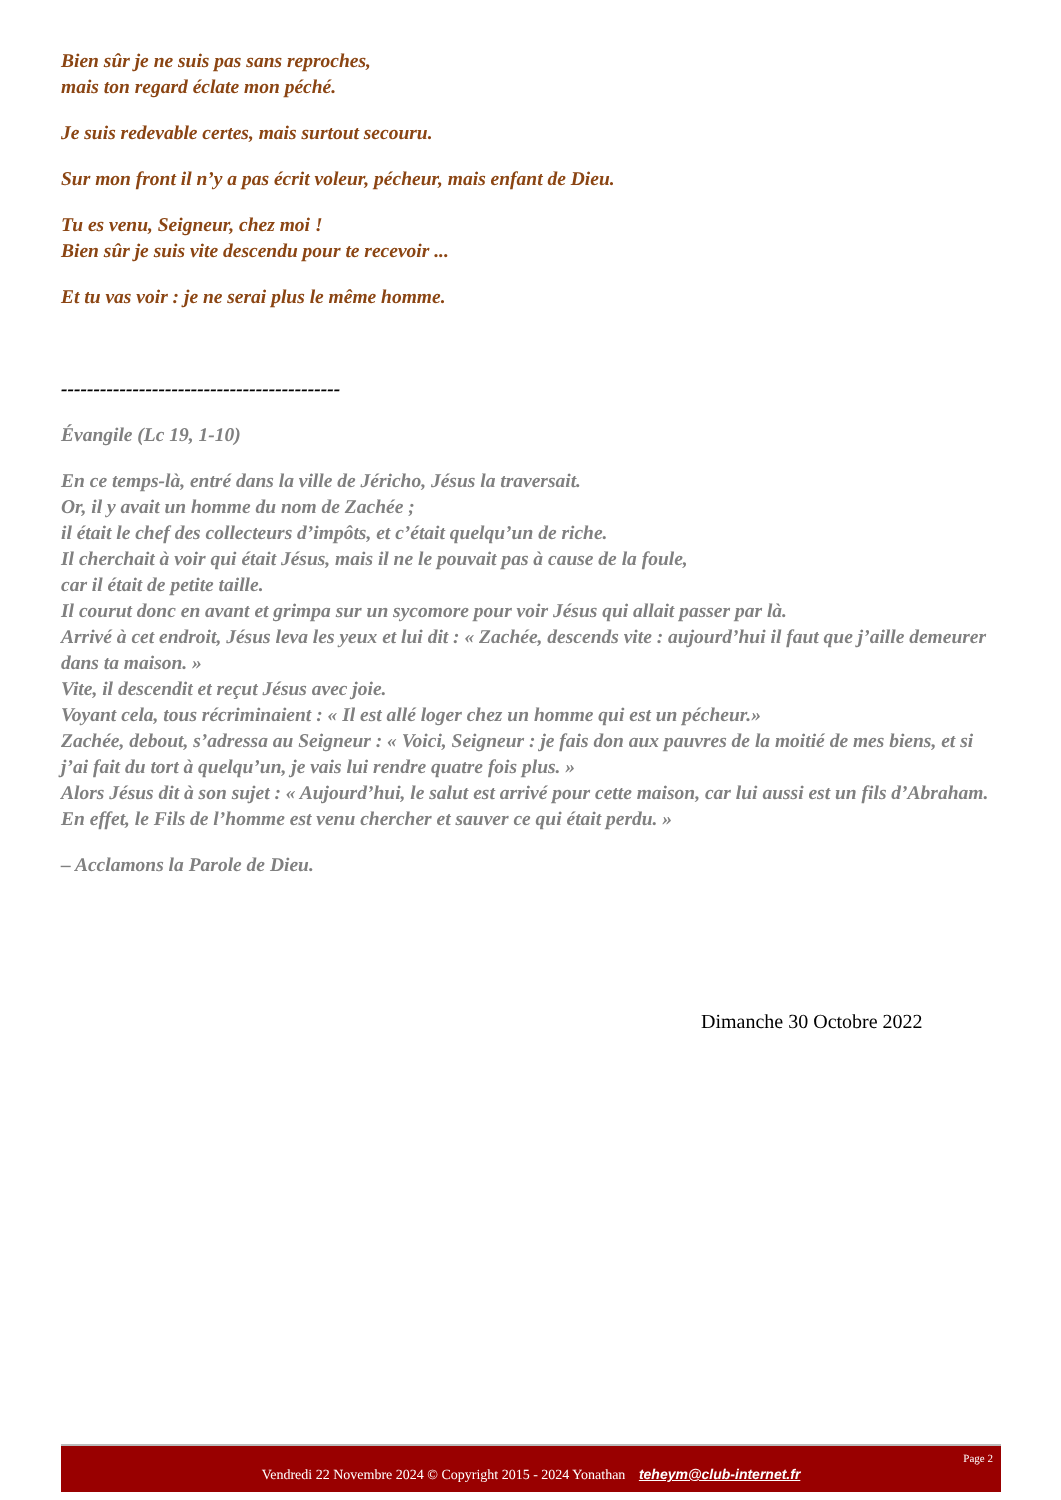Bien sûr je ne suis pas sans reproches,
mais ton regard éclate mon péché.
Je suis redevable certes, mais surtout secouru.
Sur mon front il n’y a pas écrit voleur, pécheur, mais enfant de Dieu.
Tu es venu, Seigneur, chez moi !
Bien sûr je suis vite descendu pour te recevoir ...
Et tu vas voir : je ne serai plus le même homme.
-------------------------------------------
Évangile (Lc 19, 1-10)
En ce temps-là, entré dans la ville de Jéricho, Jésus la traversait.
Or, il y avait un homme du nom de Zachée ;
il était le chef des collecteurs d’impôts, et c’était quelqu’un de riche.
Il cherchait à voir qui était Jésus, mais il ne le pouvait pas à cause de la foule,
car il était de petite taille.
Il courut donc en avant et grimpa sur un sycomore pour voir Jésus qui allait passer par là.
Arrivé à cet endroit, Jésus leva les yeux et lui dit : « Zachée, descends vite : aujourd’hui il faut que j’aille demeurer dans ta maison. »
Vite, il descendit et reçut Jésus avec joie.
Voyant cela, tous récriminaient : « Il est allé loger chez un homme qui est un pécheur.»
Zachée, debout, s’adressa au Seigneur : « Voici, Seigneur : je fais don aux pauvres de la moitié de mes biens, et si j’ai fait du tort à quelqu’un, je vais lui rendre quatre fois plus. »
Alors Jésus dit à son sujet : « Aujourd’hui, le salut est arrivé pour cette maison, car lui aussi est un fils d’Abraham. En effet, le Fils de l’homme est venu chercher et sauver ce qui était perdu. »
– Acclamons la Parole de Dieu.
Dimanche 30 Octobre 2022
Page 2
Vendredi 22 Novembre 2024 © Copyright 2015 - 2024 Yonathan teheym@club-internet.fr